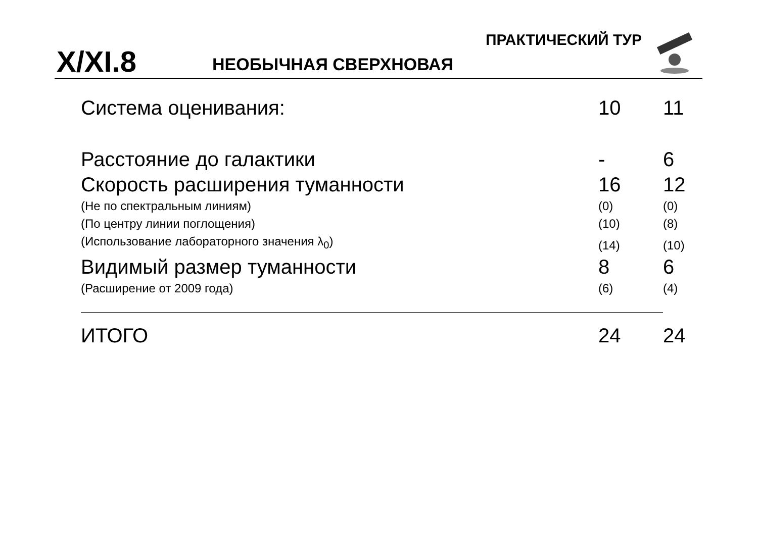ПРАКТИЧЕСКИЙ ТУР
X/XI.8 НЕОБЫЧНАЯ СВЕРХНОВАЯ
| Система оценивания: | 10 | 11 |
| Расстояние до галактики | - | 6 |
| Скорость расширения туманности | 16 | 12 |
| (Не по спектральным линиям) | (0) | (0) |
| (По центру линии поглощения) | (10) | (8) |
| (Использование лабораторного значения λ<sub>0</sub>) | (14) | (10) |
| Видимый размер туманности | 8 | 6 |
| (Расширение от 2009 года) | (6) | (4) |
| ИТОГО | 24 | 24 |